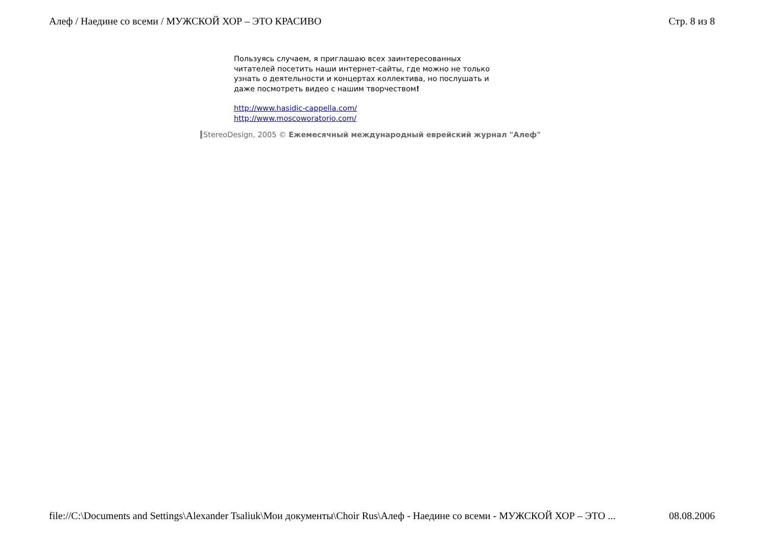Алеф / Наедине со всеми / МУЖСКОЙ ХОР – ЭТО КРАСИВО Стр. 8 из 8
Пользуясь случаем, я приглашаю всех заинтересованных читателей посетить наши интернет-сайты, где можно не только узнать о деятельности и концертах коллектива, но послушать и даже посмотреть видео с нашим творчеством!
http://www.hasidic-cappella.com/
http://www.moscoworatorio.com/
StereoDesign, 2005 © Ежемесячный международный еврейский журнал "Алеф"
file://C:\Documents and Settings\Alexander Tsaliuk\Мои документы\Choir Rus\Алеф - Наедине со всеми - МУЖСКОЙ ХОР – ЭТО ... 08.08.2006